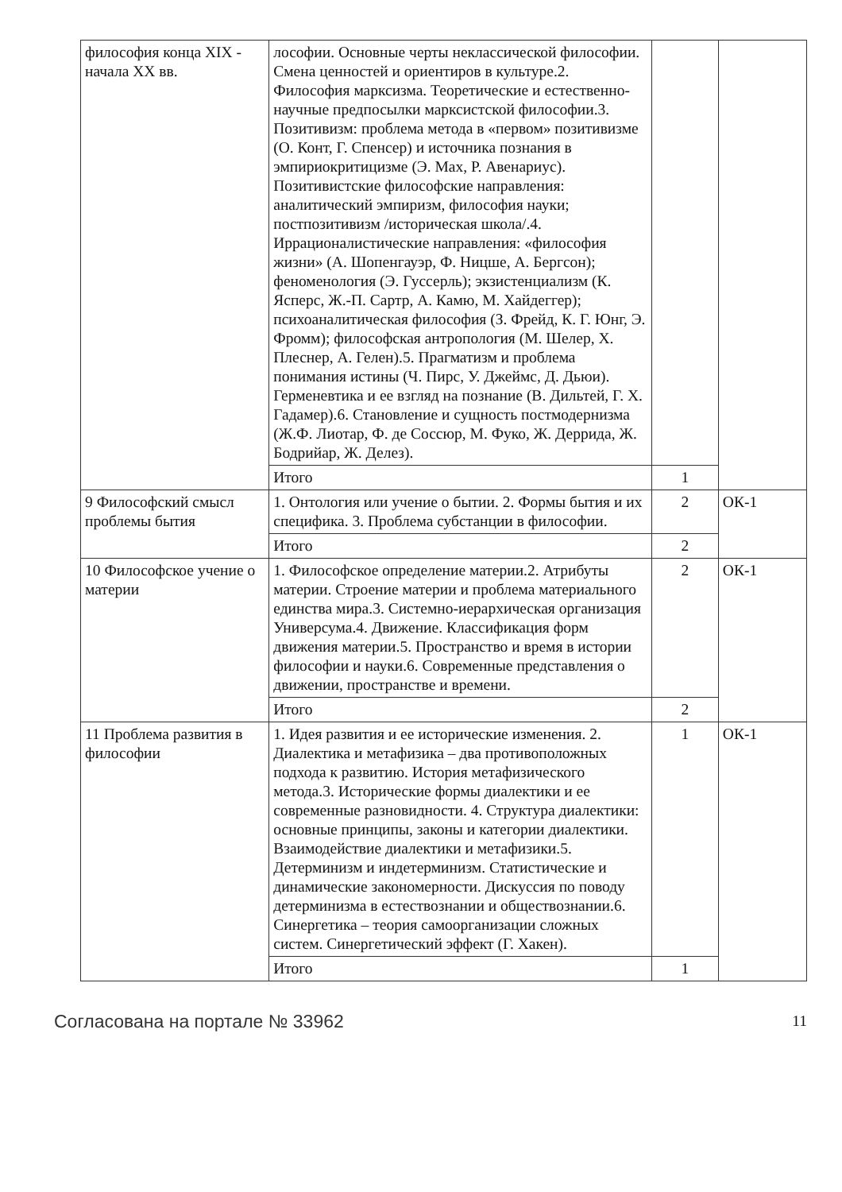| философия конца XIX - начала XX вв. | лософии. Основные черты неклассической философии. Смена ценностей и ориентиров в культуре.2. Философия марксизма. Теоретические и естественно-научные предпосылки марксистской философии.3. Позитивизм: проблема метода в «первом» позитивизме (О. Конт, Г. Спенсер) и источника познания в эмпириокритицизме (Э. Мах, Р. Авенариус). Позитивистские философские направления: аналитический эмпиризм, философия науки; постпозитивизм /историческая школа/.4. Иррационалистические направления: «философия жизни» (А. Шопенгауэр, Ф. Ницше, А. Бергсон); феноменология (Э. Гуссерль); экзистенциализм (К. Ясперс, Ж.-П. Сартр, А. Камю, М. Хайдеггер); психоаналитическая философия (З. Фрейд, К. Г. Юнг, Э. Фромм); философская антропология (М. Шелер, Х. Плеснер, А. Гелен).5. Прагматизм и проблема понимания истины (Ч. Пирс, У. Джеймс, Д. Дьюи). Герменевтика и ее взгляд на познание (В. Дильтей, Г. Х. Гадамер).6. Становление и сущность постмодернизма (Ж.Ф. Лиотар, Ф. де Соссюр, М. Фуко, Ж. Деррида, Ж. Бодрийар, Ж. Делез). | | |
| | Итого | 1 | |
| 9 Философский смысл проблемы бытия | 1. Онтология или учение о бытии. 2. Формы бытия и их специфика. 3. Проблема субстанции в философии. | 2 | ОК-1 |
| | Итого | 2 | |
| 10 Философское учение о материи | 1. Философское определение материи.2. Атрибуты материи. Строение материи и проблема материального единства мира.3. Системно-иерархическая организация Универсума.4. Движение. Классификация форм движения материи.5. Пространство и время в истории философии и науки.6. Современные представления о движении, пространстве и времени. | 2 | ОК-1 |
| | Итого | 2 | |
| 11 Проблема развития в философии | 1. Идея развития и ее исторические изменения. 2. Диалектика и метафизика – два противоположных подхода к развитию. История метафизического метода.3. Исторические формы диалектики и ее современные разновидности. 4. Структура диалектики: основные принципы, законы и категории диалектики. Взаимодействие диалектики и метафизики.5. Детерминизм и индетерминизм. Статистические и динамические закономерности. Дискуссия по поводу детерминизма в естествознании и обществознании.6. Синергетика – теория самоорганизации сложных систем. Синергетический эффект (Г. Хакен). | 1 | ОК-1 |
| | Итого | 1 | |
Согласована на портале № 33962 11